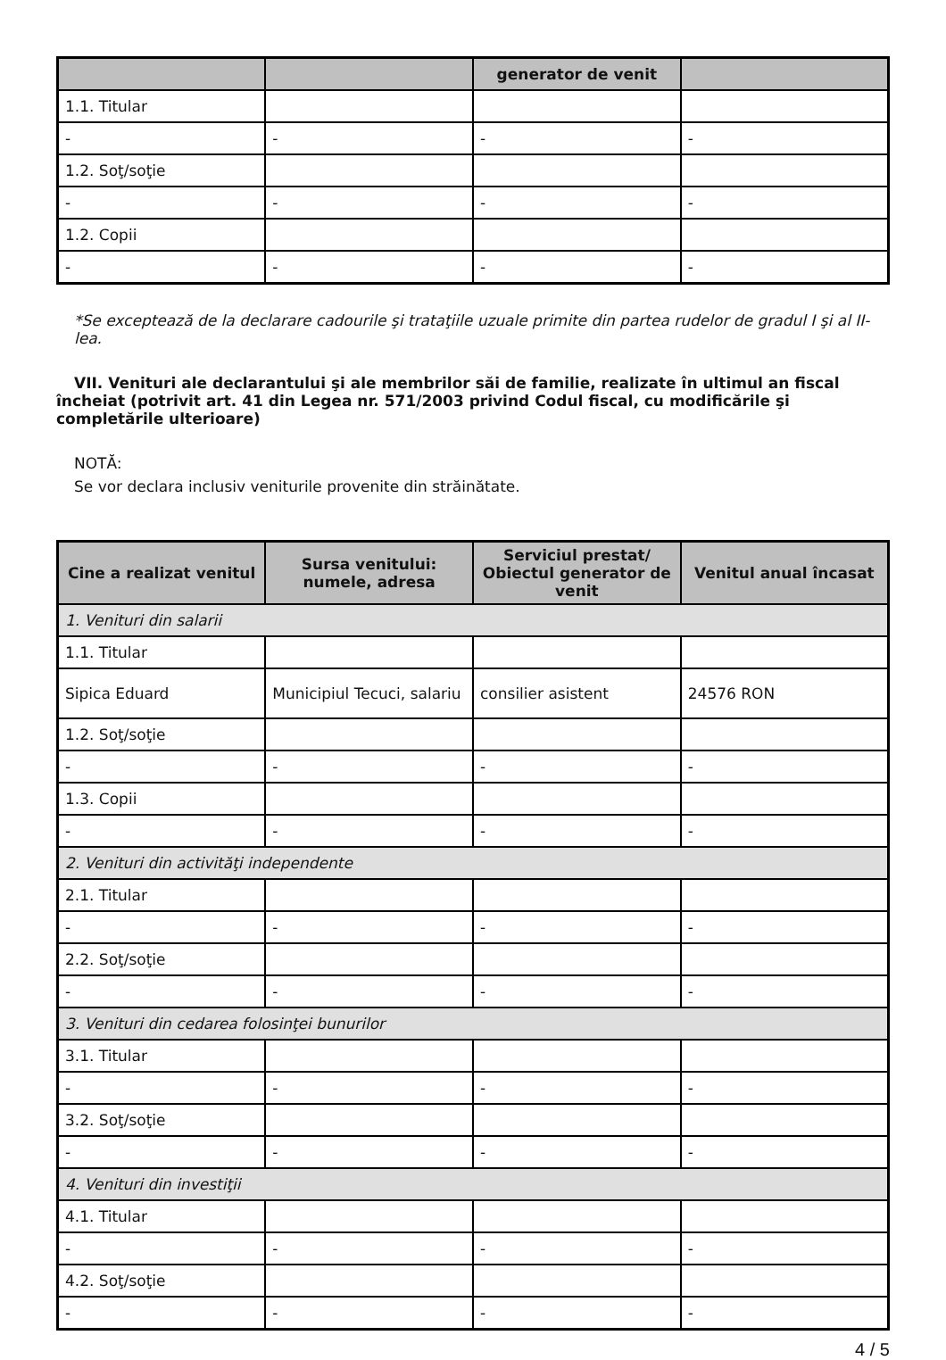| | | generator de venit | |
| --- | --- | --- | --- |
| 1.1. Titular | | | |
| - | - | - | - |
| 1.2. Soţ/soţie | | | |
| - | - | - | - |
| 1.2. Copii | | | |
| - | - | - | - |
*Se exceptează de la declarare cadourile şi trataţiile uzuale primite din partea rudelor de gradul I şi al II-lea.
VII. Venituri ale declarantului şi ale membrilor săi de familie, realizate în ultimul an fiscal încheiat (potrivit art. 41 din Legea nr. 571/2003 privind Codul fiscal, cu modificările şi completările ulterioare)
NOTĂ:
Se vor declara inclusiv veniturile provenite din străinătate.
| Cine a realizat venitul | Sursa venitului: numele, adresa | Serviciul prestat/ Obiectul generator de venit | Venitul anual încasat |
| --- | --- | --- | --- |
| 1. Venituri din salarii | | | |
| 1.1. Titular | | | |
| Sipica Eduard | Municipiul Tecuci, salariu | consilier asistent | 24576 RON |
| 1.2. Soţ/soţie | | | |
| - | - | - | - |
| 1.3. Copii | | | |
| - | - | - | - |
| 2. Venituri din activităţi independente | | | |
| 2.1. Titular | | | |
| - | - | - | - |
| 2.2. Soţ/soţie | | | |
| - | - | - | - |
| 3. Venituri din cedarea folosinţei bunurilor | | | |
| 3.1. Titular | | | |
| - | - | - | - |
| 3.2. Soţ/soţie | | | |
| - | - | - | - |
| 4. Venituri din investiţii | | | |
| 4.1. Titular | | | |
| - | - | - | - |
| 4.2. Soţ/soţie | | | |
| - | - | - | - |
4 / 5